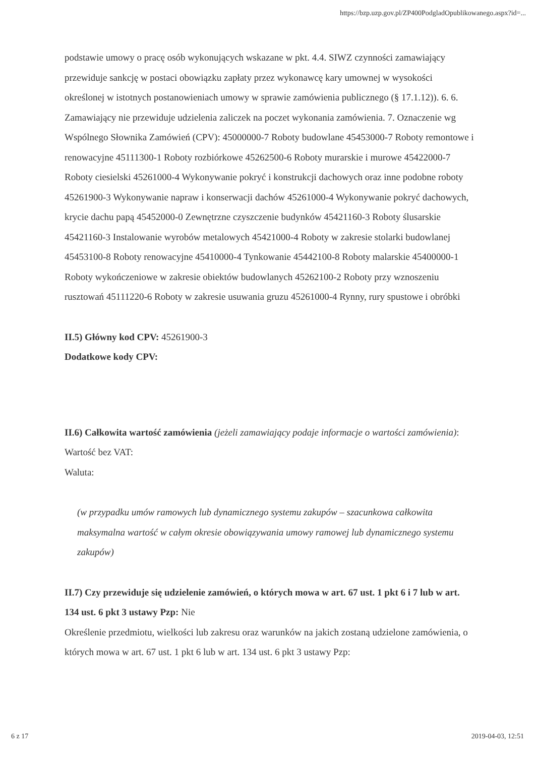https://bzp.uzp.gov.pl/ZP400PodgladOpublikowanego.aspx?id=...
podstawie umowy o pracę osób wykonujących wskazane w pkt. 4.4. SIWZ czynności zamawiający przewiduje sankcję w postaci obowiązku zapłaty przez wykonawcę kary umownej w wysokości określonej w istotnych postanowieniach umowy w sprawie zamówienia publicznego (§ 17.1.12)). 6. 6. Zamawiający nie przewiduje udzielenia zaliczek na poczet wykonania zamówienia. 7. Oznaczenie wg Wspólnego Słownika Zamówień (CPV): 45000000-7 Roboty budowlane 45453000-7 Roboty remontowe i renowacyjne 45111300-1 Roboty rozbiórkowe 45262500-6 Roboty murarskie i murowe 45422000-7 Roboty ciesielski 45261000-4 Wykonywanie pokryć i konstrukcji dachowych oraz inne podobne roboty 45261900-3 Wykonywanie napraw i konserwacji dachów 45261000-4 Wykonywanie pokryć dachowych, krycie dachu papą 45452000-0 Zewnętrzne czyszczenie budynków 45421160-3 Roboty ślusarskie 45421160-3 Instalowanie wyrobów metalowych 45421000-4 Roboty w zakresie stolarki budowlanej 45453100-8 Roboty renowacyjne 45410000-4 Tynkowanie 45442100-8 Roboty malarskie 45400000-1 Roboty wykończeniowe w zakresie obiektów budowlanych 45262100-2 Roboty przy wznoszeniu rusztowań 45111220-6 Roboty w zakresie usuwania gruzu 45261000-4 Rynny, rury spustowe i obróbki
II.5) Główny kod CPV: 45261900-3
Dodatkowe kody CPV:
II.6) Całkowita wartość zamówienia (jeżeli zamawiający podaje informacje o wartości zamówienia):
Wartość bez VAT:
Waluta:
(w przypadku umów ramowych lub dynamicznego systemu zakupów – szacunkowa całkowita maksymalna wartość w całym okresie obowiązywania umowy ramowej lub dynamicznego systemu zakupów)
II.7) Czy przewiduje się udzielenie zamówień, o których mowa w art. 67 ust. 1 pkt 6 i 7 lub w art. 134 ust. 6 pkt 3 ustawy Pzp: Nie
Określenie przedmiotu, wielkości lub zakresu oraz warunków na jakich zostaną udzielone zamówienia, o których mowa w art. 67 ust. 1 pkt 6 lub w art. 134 ust. 6 pkt 3 ustawy Pzp:
6 z 17 2019-04-03, 12:51